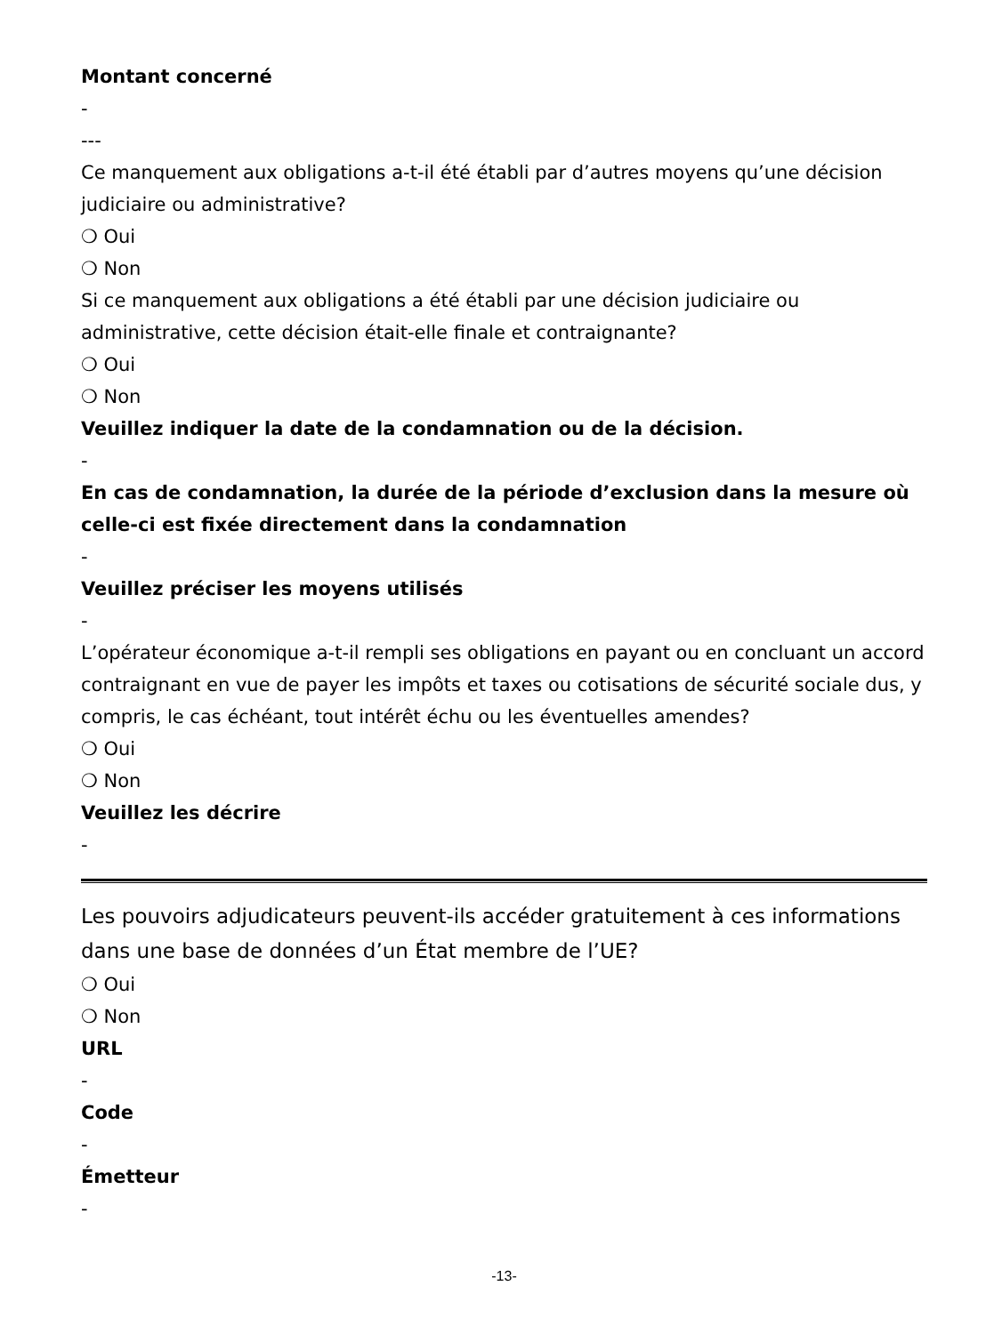Montant concerné
-
---
Ce manquement aux obligations a-t-il été établi par d’autres moyens qu’une décision judiciaire ou administrative?
❍ Oui
❍ Non
Si ce manquement aux obligations a été établi par une décision judiciaire ou administrative, cette décision était-elle finale et contraignante?
❍ Oui
❍ Non
Veuillez indiquer la date de la condamnation ou de la décision.
-
En cas de condamnation, la durée de la période d’exclusion dans la mesure où celle-ci est fixée directement dans la condamnation
-
Veuillez préciser les moyens utilisés
-
L’opérateur économique a-t-il rempli ses obligations en payant ou en concluant un accord contraignant en vue de payer les impôts et taxes ou cotisations de sécurité sociale dus, y compris, le cas échéant, tout intérêt échu ou les éventuelles amendes?
❍ Oui
❍ Non
Veuillez les décrire
-
Les pouvoirs adjudicateurs peuvent-ils accéder gratuitement à ces informations dans une base de données d’un État membre de l’UE?
❍ Oui
❍ Non
URL
-
Code
-
Émetteur
-
-13-